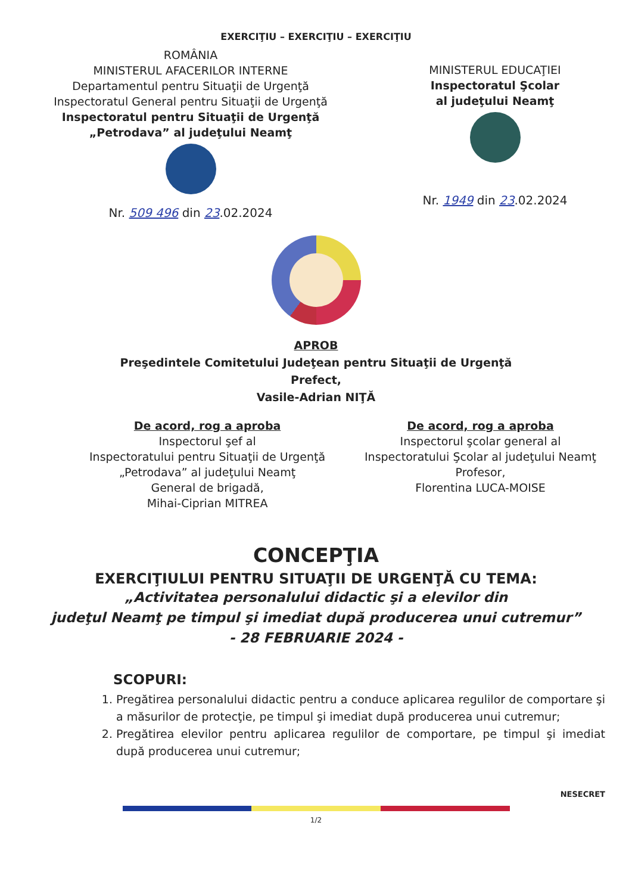EXERCIŢIU – EXERCIŢIU – EXERCIŢIU
ROMÂNIA
MINISTERUL AFACERILOR INTERNE
Departamentul pentru Situaţii de Urgenţă
Inspectoratul General pentru Situaţii de Urgenţă
Inspectoratul pentru Situaţii de Urgenţă
„Petrodava” al judeţului Neamţ
Nr. 509 496 din 23.02.2024
MINISTERUL EDUCAŢIEI
Inspectoratul Şcolar
al judeţului Neamţ
Nr. 1949 din 23.02.2024
APROB
Preşedintele Comitetului Judeţean pentru Situaţii de Urgenţă
Prefect,
Vasile-Adrian NIŢĂ
De acord, rog a aproba
Inspectorul şef al
Inspectoratului pentru Situaţii de Urgenţă
„Petrodava” al judeţului Neamţ
General de brigadă,
Mihai-Ciprian MITREA
De acord, rog a aproba
Inspectorul şcolar general al
Inspectoratului Şcolar al judeţului Neamţ
Profesor,
Florentina LUCA-MOISE
CONCEPŢIA
EXERCIŢIULUI PENTRU SITUAŢII DE URGENŢĂ CU TEMA:
„Activitatea personalului didactic şi a elevilor din
judeţul Neamţ pe timpul şi imediat după producerea unui cutremur”
- 28 FEBRUARIE 2024 -
SCOPURI:
1. Pregătirea personalului didactic pentru a conduce aplicarea regulilor de comportare şi a măsurilor de protecţie, pe timpul şi imediat după producerea unui cutremur;
2. Pregătirea elevilor pentru aplicarea regulilor de comportare, pe timpul şi imediat după producerea unui cutremur;
NESECRET
1/2